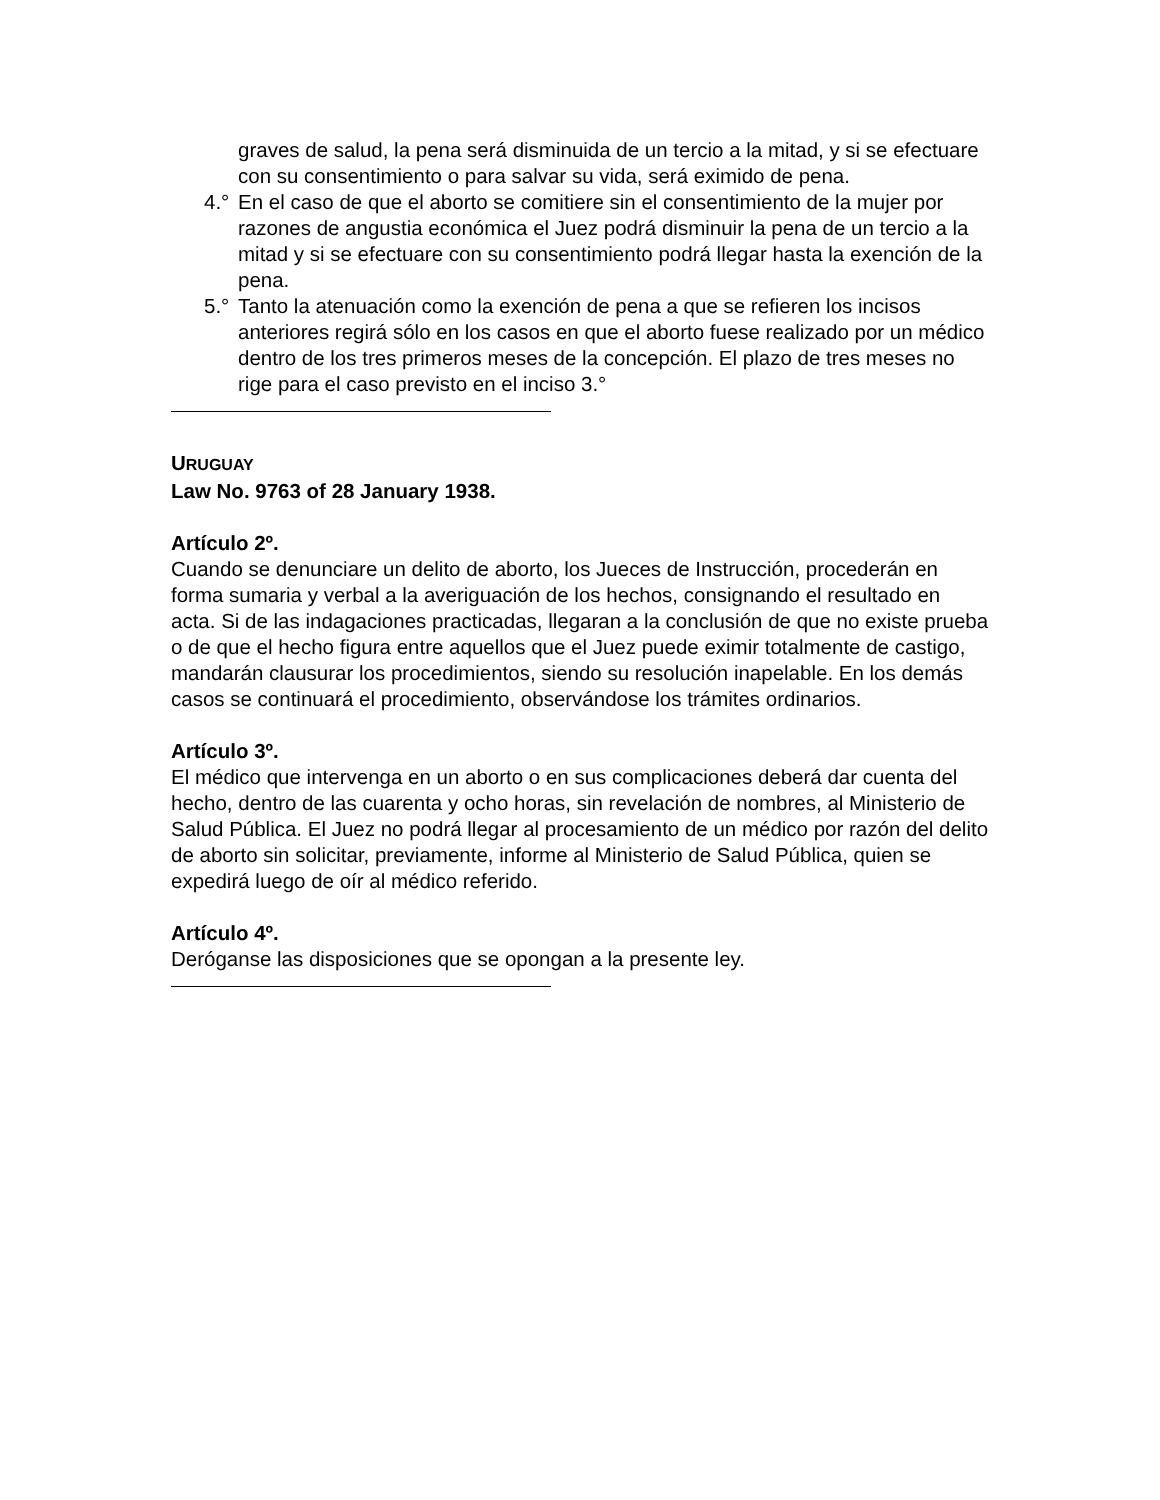graves de salud, la pena será disminuida de un tercio a la mitad, y si se efectuare con su consentimiento o para salvar su vida, será eximido de pena.
4.° En el caso de que el aborto se comitiere sin el consentimiento de la mujer por razones de angustia económica el Juez podrá disminuir la pena de un tercio a la mitad y si se efectuare con su consentimiento podrá llegar hasta la exención de la pena.
5.° Tanto la atenuación como la exención de pena a que se refieren los incisos anteriores regirá sólo en los casos en que el aborto fuese realizado por un médico dentro de los tres primeros meses de la concepción. El plazo de tres meses no rige para el caso previsto en el inciso 3.°
URUGUAY
Law No. 9763 of 28 January 1938.
Artículo 2º.
Cuando se denunciare un delito de aborto, los Jueces de Instrucción, procederán en forma sumaria y verbal a la averiguación de los hechos, consignando el resultado en acta. Si de las indagaciones practicadas, llegaran a la conclusión de que no existe prueba o de que el hecho figura entre aquellos que el Juez puede eximir totalmente de castigo, mandarán clausurar los procedimientos, siendo su resolución inapelable. En los demás casos se continuará el procedimiento, observándose los trámites ordinarios.
Artículo 3º.
El médico que intervenga en un aborto o en sus complicaciones deberá dar cuenta del hecho, dentro de las cuarenta y ocho horas, sin revelación de nombres, al Ministerio de Salud Pública. El Juez no podrá llegar al procesamiento de un médico por razón del delito de aborto sin solicitar, previamente, informe al Ministerio de Salud Pública, quien se expedirá luego de oír al médico referido.
Artículo 4º.
Deróganse las disposiciones que se opongan a la presente ley.